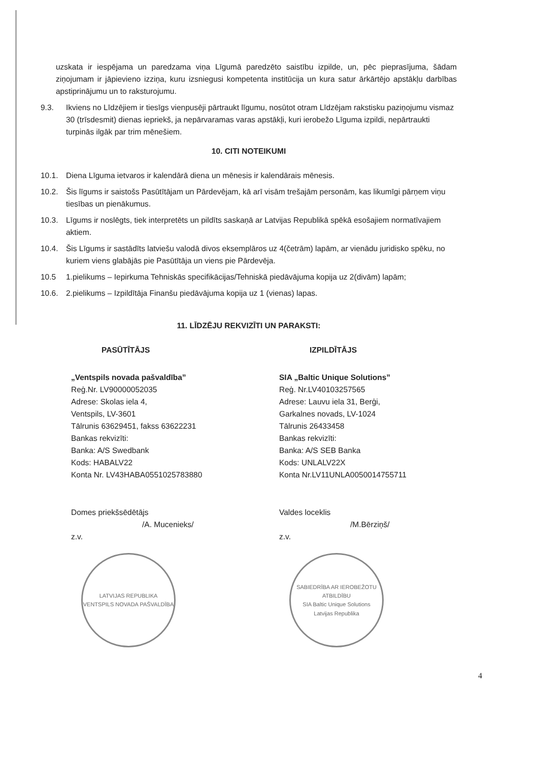uzskata ir iespējama un paredzama viņa Līgumā paredzēto saistību izpilde, un, pēc pieprasījuma, šādam ziņojumam ir jāpievieno izziņa, kuru izsniegusi kompetenta institūcija un kura satur ārkārtējo apstākļu darbības apstiprinājumu un to raksturojumu.
9.3. Ikviens no Līdzējiem ir tiesīgs vienpusēji pārtraukt līgumu, nosūtot otram Līdzējam rakstisku paziņojumu vismaz 30 (trīsdesmit) dienas iepriekš, ja nepārvaramas varas apstākļi, kuri ierobežo Līguma izpildi, nepārtraukti turpinās ilgāk par trim mēnešiem.
10. CITI NOTEIKUMI
10.1. Diena Līguma ietvaros ir kalendārā diena un mēnesis ir kalendārais mēnesis.
10.2. Šis līgums ir saistošs Pasūtītājam un Pārdevējam, kā arī visām trešajām personām, kas likumīgi pārņem viņu tiesības un pienākumus.
10.3. Līgums ir noslēgts, tiek interpretēts un pildīts saskaņā ar Latvijas Republikā spēkā esošajiem normatīvajiem aktiem.
10.4. Šis Līgums ir sastādīts latviešu valodā divos eksemplāros uz 4(četrām) lapām, ar vienādu juridisko spēku, no kuriem viens glabājās pie Pasūtītāja un viens pie Pārdevēja.
10.5 1.pielikums – Iepirkuma Tehniskās specifikācijas/Tehniskā piedāvājuma kopija uz 2(divām) lapām;
10.6. 2.pielikums – Izpildītāja Finanšu piedāvājuma kopija uz 1 (vienas) lapas.
11. LĪDZĒJU REKVIZĪTI UN PARAKSTI:
PASŪTĪTĀJS
„Ventspils novada pašvaldība”
Reģ.Nr. LV90000052035
Adrese: Skolas iela 4,
Ventspils, LV-3601
Tālrunis 63629451, fakss 63622231
Bankas rekvizīti:
Banka: A/S Swedbank
Kods: HABALV22
Konta Nr. LV43HABA0551025783880
Domes priekšsēdētājs
/A. Mucenieks/
z.v.
LATVIJAS REPUBLIKA
VENTSPILS NOVADA PAŠVALDĪBA
IZPILDĪTĀJS
SIA „Baltic Unique Solutions”
Reģ. Nr.LV40103257565
Adrese: Lauvu iela 31, Berģi,
Garkalnes novads, LV-1024
Tālrunis 26433458
Bankas rekvizīti:
Banka: A/S SEB Banka
Kods: UNLALV22X
Konta Nr.LV11UNLA0050014755711
Valdes loceklis
/M.Bērziņš/
z.v.
SABIEDRĪBA AR IEROBEŽOTU ATBILDĪBU
SIA Baltic Unique Solutions
Latvijas Republika
4